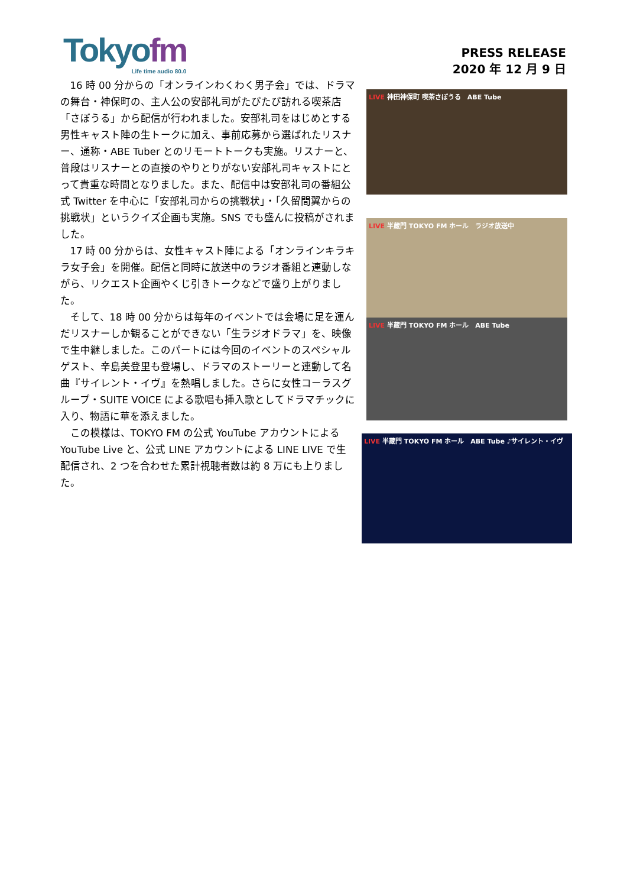Tokyofm
Life time audio 80.0
PRESS RELEASE
2020 年 12 月 9 日
16 時 00 分からの「オンラインわくわく男子会」では、ドラマの舞台・神保町の、主人公の安部礼司がたびたび訪れる喫茶店「さぼうる」から配信が行われました。安部礼司をはじめとする男性キャスト陣の生トークに加え、事前応募から選ばれたリスナー、通称・ABE Tuber とのリモートトークも実施。リスナーと、普段はリスナーとの直接のやりとりがない安部礼司キャストにとって貴重な時間となりました。また、配信中は安部礼司の番組公式 Twitter を中心に「安部礼司からの挑戦状」・「久留間翼からの挑戦状」というクイズ企画も実施。SNS でも盛んに投稿がされました。
17 時 00 分からは、女性キャスト陣による「オンラインキラキラ女子会」を開催。配信と同時に放送中のラジオ番組と連動しながら、リクエスト企画やくじ引きトークなどで盛り上がりました。
そして、18 時 00 分からは毎年のイベントでは会場に足を運んだリスナーしか観ることができない「生ラジオドラマ」を、映像で生中継しました。このパートには今回のイベントのスペシャルゲスト、辛島美登里も登場し、ドラマのストーリーと連動して名曲『サイレント・イヴ』を熱唱しました。さらに女性コーラスグループ・SUITE VOICE による歌唱も挿入歌としてドラマチックに入り、物語に華を添えました。
この模様は、TOKYO FM の公式 YouTube アカウントによる YouTube Live と、公式 LINE アカウントによる LINE LIVE で生配信され、2 つを合わせた累計視聴者数は約 8 万にも上りました。
LIVE 神田神保町 喫茶さぼうる　ABE Tube
LIVE 半蔵門 TOKYO FM ホール　ラジオ放送中
LIVE 半蔵門 TOKYO FM ホール　ABE Tube
LIVE 半蔵門 TOKYO FM ホール　ABE Tube ♪サイレント・イヴ